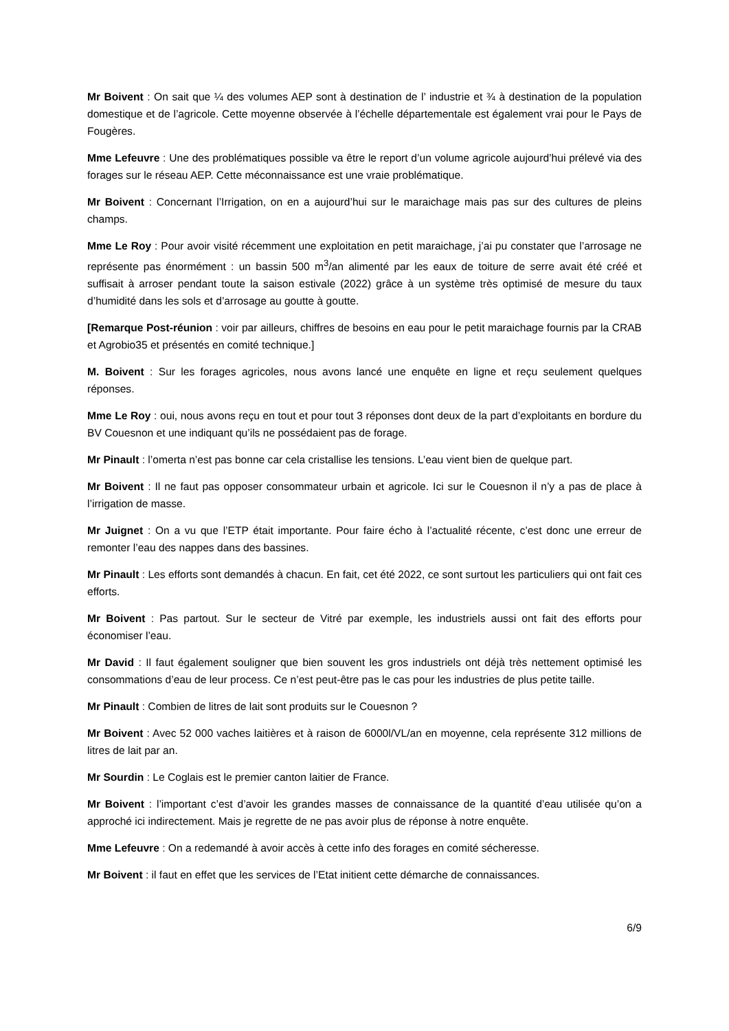Mr Boivent : On sait que ¼ des volumes AEP sont à destination de l’ industrie et ¾ à destination de la population domestique et de l’agricole. Cette moyenne observée à l’échelle départementale est également vrai pour le Pays de Fougères.
Mme Lefeuvre : Une des problématiques possible va être le report d’un volume agricole aujourd’hui prélevé via des forages sur le réseau AEP. Cette méconnaissance est une vraie problématique.
Mr Boivent : Concernant l’Irrigation, on en a aujourd’hui sur le maraichage mais pas sur des cultures de pleins champs.
Mme Le Roy : Pour avoir visité récemment une exploitation en petit maraichage, j’ai pu constater que l’arrosage ne représente pas énormément : un bassin 500 m<sup>3</sup>/an alimenté par les eaux de toiture de serre avait été créé et suffisait à arroser pendant toute la saison estivale (2022) grâce à un système très optimisé de mesure du taux d’humidité dans les sols et d’arrosage au goutte à goutte.
[Remarque Post-réunion : voir par ailleurs, chiffres de besoins en eau pour le petit maraichage fournis par la CRAB et Agrobio35 et présentés en comité technique.]
M. Boivent : Sur les forages agricoles, nous avons lancé une enquête en ligne et reçu seulement quelques réponses.
Mme Le Roy : oui, nous avons reçu en tout et pour tout 3 réponses dont deux de la part d’exploitants en bordure du BV Couesnon et une indiquant qu’ils ne possédaient pas de forage.
Mr Pinault : l’omerta n’est pas bonne car cela cristallise les tensions. L’eau vient bien de quelque part.
Mr Boivent : Il ne faut pas opposer consommateur urbain et agricole. Ici sur le Couesnon il n’y a pas de place à l’irrigation de masse.
Mr Juignet : On a vu que l’ETP était importante. Pour faire écho à l’actualité récente, c’est donc une erreur de remonter l’eau des nappes dans des bassines.
Mr Pinault : Les efforts sont demandés à chacun. En fait, cet été 2022, ce sont surtout les particuliers qui ont fait ces efforts.
Mr Boivent : Pas partout. Sur le secteur de Vitré par exemple, les industriels aussi ont fait des efforts pour économiser l’eau.
Mr David : Il faut également souligner que bien souvent les gros industriels ont déjà très nettement optimisé les consommations d’eau de leur process. Ce n’est peut-être pas le cas pour les industries de plus petite taille.
Mr Pinault : Combien de litres de lait sont produits sur le Couesnon ?
Mr Boivent : Avec 52 000 vaches laitières et à raison de 6000l/VL/an en moyenne, cela représente 312 millions de litres de lait par an.
Mr Sourdin : Le Coglais est le premier canton laitier de France.
Mr Boivent : l’important c’est d’avoir les grandes masses de connaissance de la quantité d’eau utilisée qu’on a approché ici indirectement. Mais je regrette de ne pas avoir plus de réponse à notre enquête.
Mme Lefeuvre : On a redemandé à avoir accès à cette info des forages en comité sécheresse.
Mr Boivent : il faut en effet que les services de l’Etat initient cette démarche de connaissances.
6/9